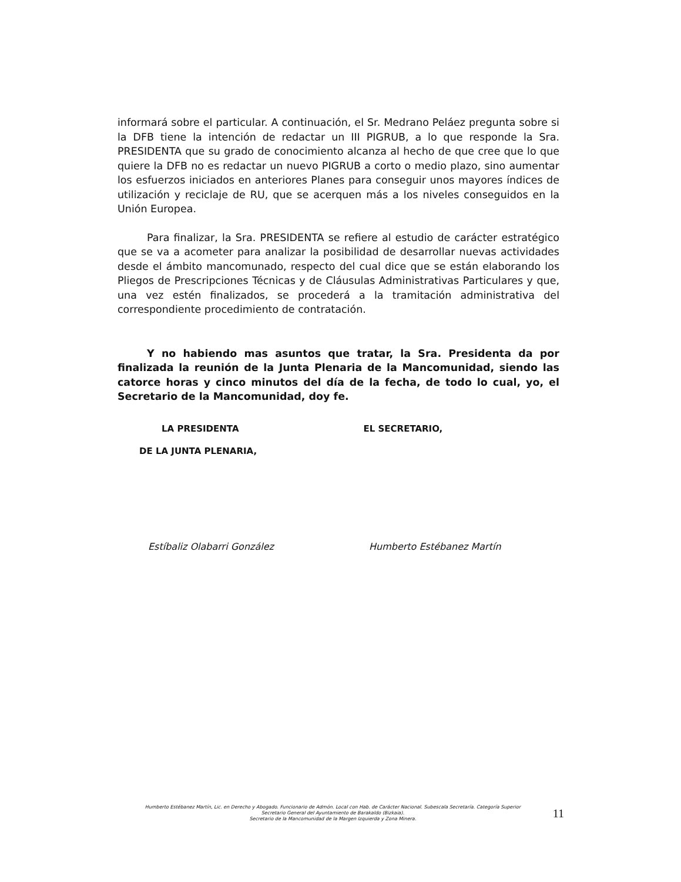informará sobre el particular. A continuación, el Sr. Medrano Peláez pregunta sobre si la DFB tiene la intención de redactar un III PIGRUB, a lo que responde la Sra. PRESIDENTA que su grado de conocimiento alcanza al hecho de que cree que lo que quiere la DFB no es redactar un nuevo PIGRUB a corto o medio plazo, sino aumentar los esfuerzos iniciados en anteriores Planes para conseguir unos mayores índices de utilización y reciclaje de RU, que se acerquen más a los niveles conseguidos en la Unión Europea.
Para finalizar, la Sra. PRESIDENTA se refiere al estudio de carácter estratégico que se va a acometer para analizar la posibilidad de desarrollar nuevas actividades desde el ámbito mancomunado, respecto del cual dice que se están elaborando los Pliegos de Prescripciones Técnicas y de Cláusulas Administrativas Particulares y que, una vez estén finalizados, se procederá a la tramitación administrativa del correspondiente procedimiento de contratación.
Y no habiendo mas asuntos que tratar, la Sra. Presidenta da por finalizada la reunión de la Junta Plenaria de la Mancomunidad, siendo las catorce horas y cinco minutos del día de la fecha, de todo lo cual, yo, el Secretario de la Mancomunidad, doy fe.
LA PRESIDENTA
DE LA JUNTA PLENARIA,
EL SECRETARIO,
Estíbaliz Olabarri González Humberto Estébanez Martín
Humberto Estébanez Martín, Lic. en Derecho y Abogado. Funcionario de Admón. Local con Hab. de Carácter Nacional. Subescala Secretaría. Categoría Superior
Secretario General del Ayuntamiento de Barakaldo (Bizkaia).
Secretario de la Mancomunidad de la Margen Izquierda y Zona Minera.
11